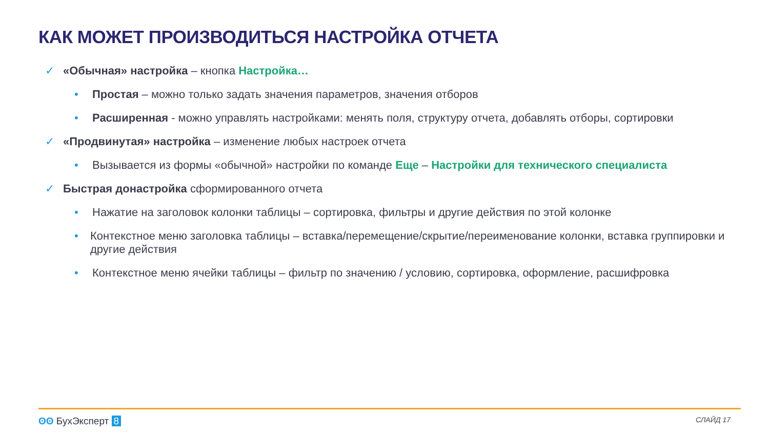КАК МОЖЕТ ПРОИЗВОДИТЬСЯ НАСТРОЙКА ОТЧЕТА
✓ «Обычная» настройка – кнопка Настройка…
• Простая – можно только задать значения параметров, значения отборов
• Расширенная - можно управлять настройками: менять поля, структуру отчета, добавлять отборы, сортировки
✓ «Продвинутая» настройка – изменение любых настроек отчета
• Вызывается из формы «обычной» настройки по команде Еще – Настройки для технического специалиста
✓ Быстрая донастройка сформированного отчета
• Нажатие на заголовок колонки таблицы – сортировка, фильтры и другие действия по этой колонке
• Контекстное меню заголовка таблицы – вставка/перемещение/скрытие/переименование колонки, вставка группировки и другие действия
• Контекстное меню ячейки таблицы – фильтр по значению / условию, сортировка, оформление, расшифровка
ʘʘ БухЭксперт 8 СЛАЙД 17